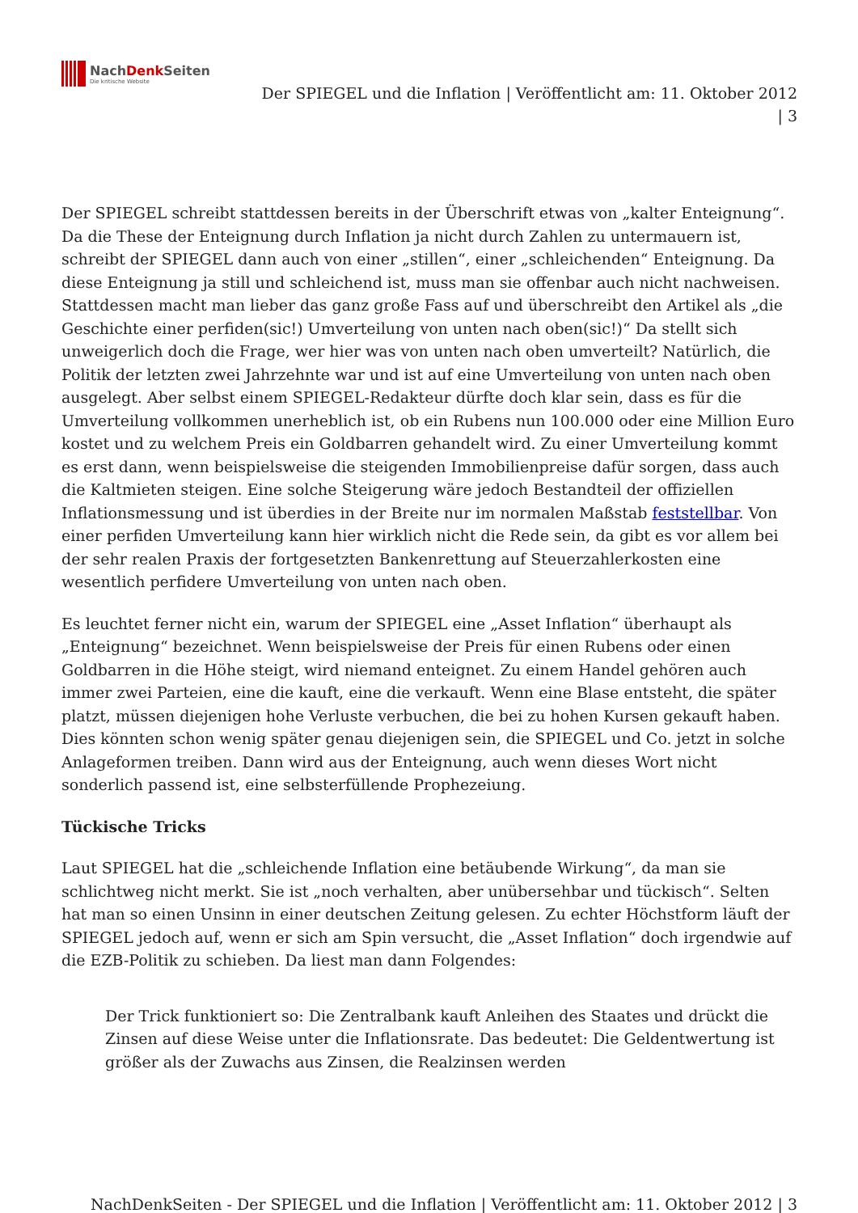NachDenk Seiten
Die kritische Website
Der SPIEGEL und die Inflation | Veröffentlicht am: 11. Oktober 2012
| 3
Der SPIEGEL schreibt stattdessen bereits in der Überschrift etwas von „kalter Enteignung“. Da die These der Enteignung durch Inflation ja nicht durch Zahlen zu untermauern ist, schreibt der SPIEGEL dann auch von einer „stillen“, einer „schleichenden“ Enteignung. Da diese Enteignung ja still und schleichend ist, muss man sie offenbar auch nicht nachweisen. Stattdessen macht man lieber das ganz große Fass auf und überschreibt den Artikel als „die Geschichte einer perfiden(sic!) Umverteilung von unten nach oben(sic!)“ Da stellt sich unweigerlich doch die Frage, wer hier was von unten nach oben umverteilt? Natürlich, die Politik der letzten zwei Jahrzehnte war und ist auf eine Umverteilung von unten nach oben ausgelegt. Aber selbst einem SPIEGEL-Redakteur dürfte doch klar sein, dass es für die Umverteilung vollkommen unerheblich ist, ob ein Rubens nun 100.000 oder eine Million Euro kostet und zu welchem Preis ein Goldbarren gehandelt wird. Zu einer Umverteilung kommt es erst dann, wenn beispielsweise die steigenden Immobilienpreise dafür sorgen, dass auch die Kaltmieten steigen. Eine solche Steigerung wäre jedoch Bestandteil der offiziellen Inflationsmessung und ist überdies in der Breite nur im normalen Maßstab feststellbar. Von einer perfiden Umverteilung kann hier wirklich nicht die Rede sein, da gibt es vor allem bei der sehr realen Praxis der fortgesetzten Bankenrettung auf Steuerzahlerkosten eine wesentlich perfidere Umverteilung von unten nach oben.
Es leuchtet ferner nicht ein, warum der SPIEGEL eine „Asset Inflation“ überhaupt als „Enteignung“ bezeichnet. Wenn beispielsweise der Preis für einen Rubens oder einen Goldbarren in die Höhe steigt, wird niemand enteignet. Zu einem Handel gehören auch immer zwei Parteien, eine die kauft, eine die verkauft. Wenn eine Blase entsteht, die später platzt, müssen diejenigen hohe Verluste verbuchen, die bei zu hohen Kursen gekauft haben. Dies könnten schon wenig später genau diejenigen sein, die SPIEGEL und Co. jetzt in solche Anlageformen treiben. Dann wird aus der Enteignung, auch wenn dieses Wort nicht sonderlich passend ist, eine selbsterfüllende Prophezeiung.
Tückische Tricks
Laut SPIEGEL hat die „schleichende Inflation eine betäubende Wirkung“, da man sie schlichtweg nicht merkt. Sie ist „noch verhalten, aber unübersehbar und tückisch“. Selten hat man so einen Unsinn in einer deutschen Zeitung gelesen. Zu echter Höchstform läuft der SPIEGEL jedoch auf, wenn er sich am Spin versucht, die „Asset Inflation“ doch irgendwie auf die EZB-Politik zu schieben. Da liest man dann Folgendes:
Der Trick funktioniert so: Die Zentralbank kauft Anleihen des Staates und drückt die Zinsen auf diese Weise unter die Inflationsrate. Das bedeutet: Die Geldentwertung ist größer als der Zuwachs aus Zinsen, die Realzinsen werden
NachDenkSeiten - Der SPIEGEL und die Inflation | Veröffentlicht am: 11. Oktober 2012 | 3